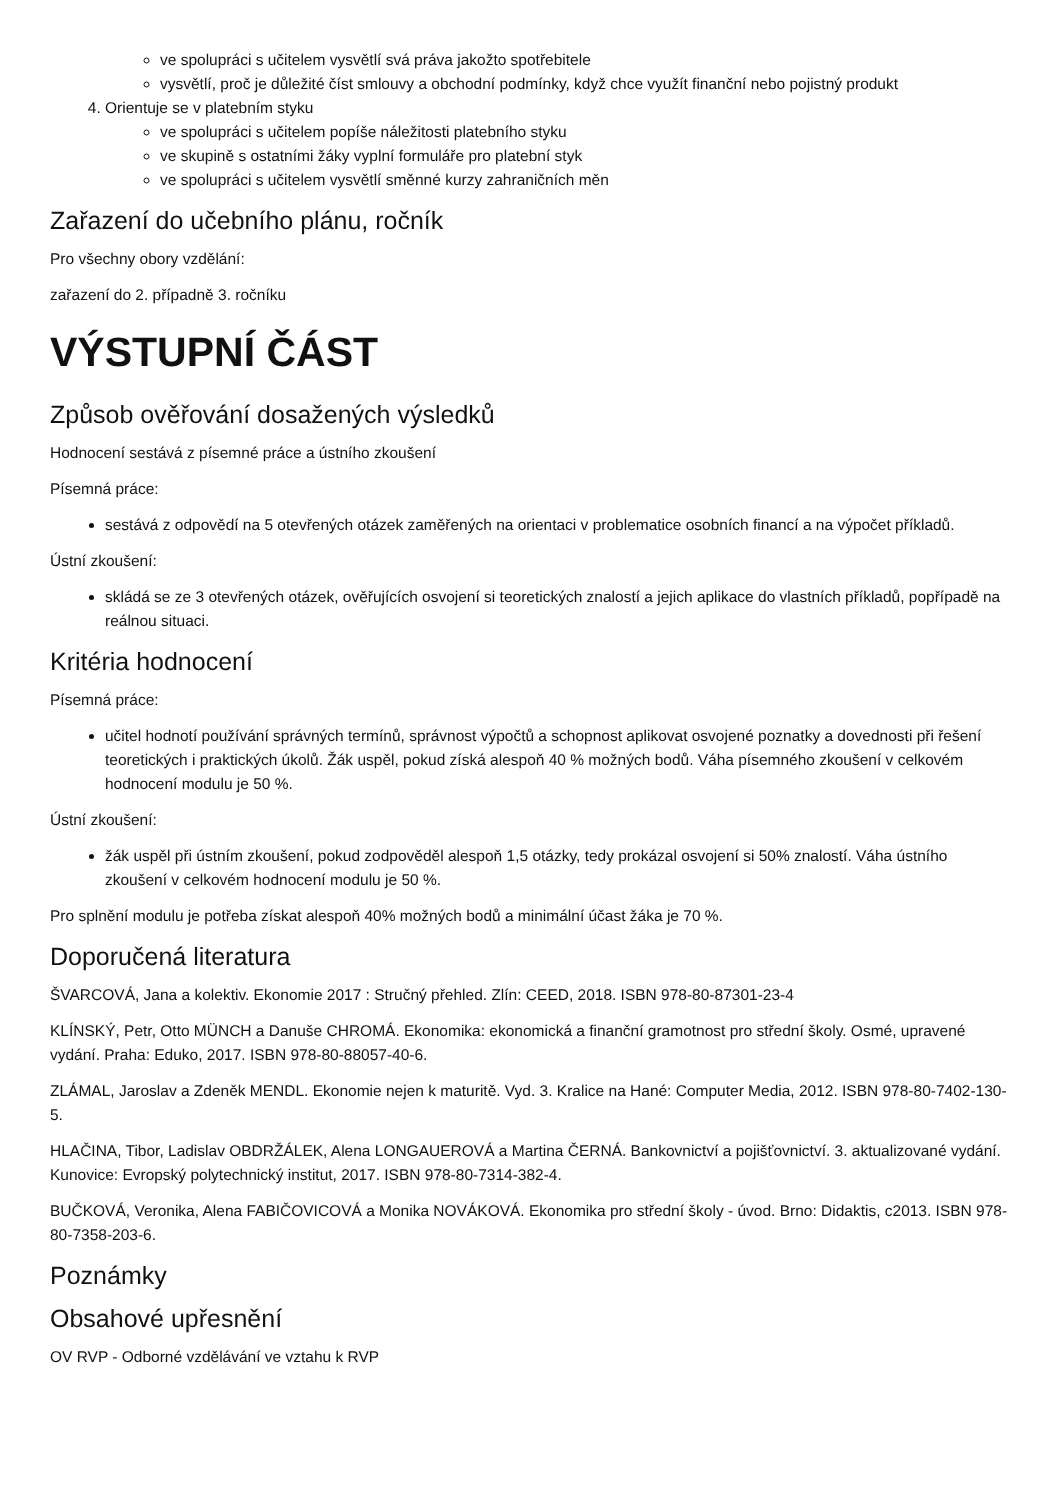ve spolupráci s učitelem vysvětlí svá práva jakožto spotřebitele
vysvětlí, proč je důležité číst smlouvy a obchodní podmínky, když chce využít finanční nebo pojistný produkt
4. Orientuje se v platebním styku
ve spolupráci s učitelem popíše náležitosti platebního styku
ve skupině s ostatními žáky vyplní formuláře pro platební styk
ve spolupráci s učitelem vysvětlí směnné kurzy zahraničních měn
Zařazení do učebního plánu, ročník
Pro všechny obory vzdělání:
zařazení do 2. případně 3. ročníku
VÝSTUPNÍ ČÁST
Způsob ověřování dosažených výsledků
Hodnocení sestává z písemné práce a ústního zkoušení
Písemná práce:
sestává z odpovědí na 5 otevřených otázek zaměřených na orientaci v problematice osobních financí a na výpočet příkladů.
Ústní zkoušení:
skládá se ze 3 otevřených otázek, ověřujících osvojení si teoretických znalostí a jejich aplikace do vlastních příkladů, popřípadě na reálnou situaci.
Kritéria hodnocení
Písemná práce:
učitel hodnotí používání správných termínů, správnost výpočtů a schopnost aplikovat osvojené poznatky a dovednosti při řešení teoretických i praktických úkolů. Žák uspěl, pokud získá alespoň 40 % možných bodů. Váha písemného zkoušení v celkovém hodnocení modulu je 50 %.
Ústní zkoušení:
žák uspěl při ústním zkoušení, pokud zodpověděl alespoň 1,5 otázky, tedy prokázal osvojení si 50% znalostí. Váha ústního zkoušení v celkovém hodnocení modulu je 50 %.
Pro splnění modulu je potřeba získat alespoň 40% možných bodů a minimální účast žáka je 70 %.
Doporučená literatura
ŠVARCOVÁ, Jana a kolektiv. Ekonomie 2017 : Stručný přehled. Zlín: CEED, 2018. ISBN 978-80-87301-23-4
KLÍNSKÝ, Petr, Otto MÜNCH a Danuše CHROMÁ. Ekonomika: ekonomická a finanční gramotnost pro střední školy. Osmé, upravené vydání. Praha: Eduko, 2017. ISBN 978-80-88057-40-6.
ZLÁMAL, Jaroslav a Zdeněk MENDL. Ekonomie nejen k maturitě. Vyd. 3. Kralice na Hané: Computer Media, 2012. ISBN 978-80-7402-130-5.
HLAČINA, Tibor, Ladislav OBDRŽÁLEK, Alena LONGAUEROVÁ a Martina ČERNÁ. Bankovnictví a pojišťovnictví. 3. aktualizované vydání. Kunovice: Evropský polytechnický institut, 2017. ISBN 978-80-7314-382-4.
BUČKOVÁ, Veronika, Alena FABIČOVICOVÁ a Monika NOVÁKOVÁ. Ekonomika pro střední školy - úvod. Brno: Didaktis, c2013. ISBN 978-80-7358-203-6.
Poznámky
Obsahové upřesnění
OV RVP - Odborné vzdělávání ve vztahu k RVP